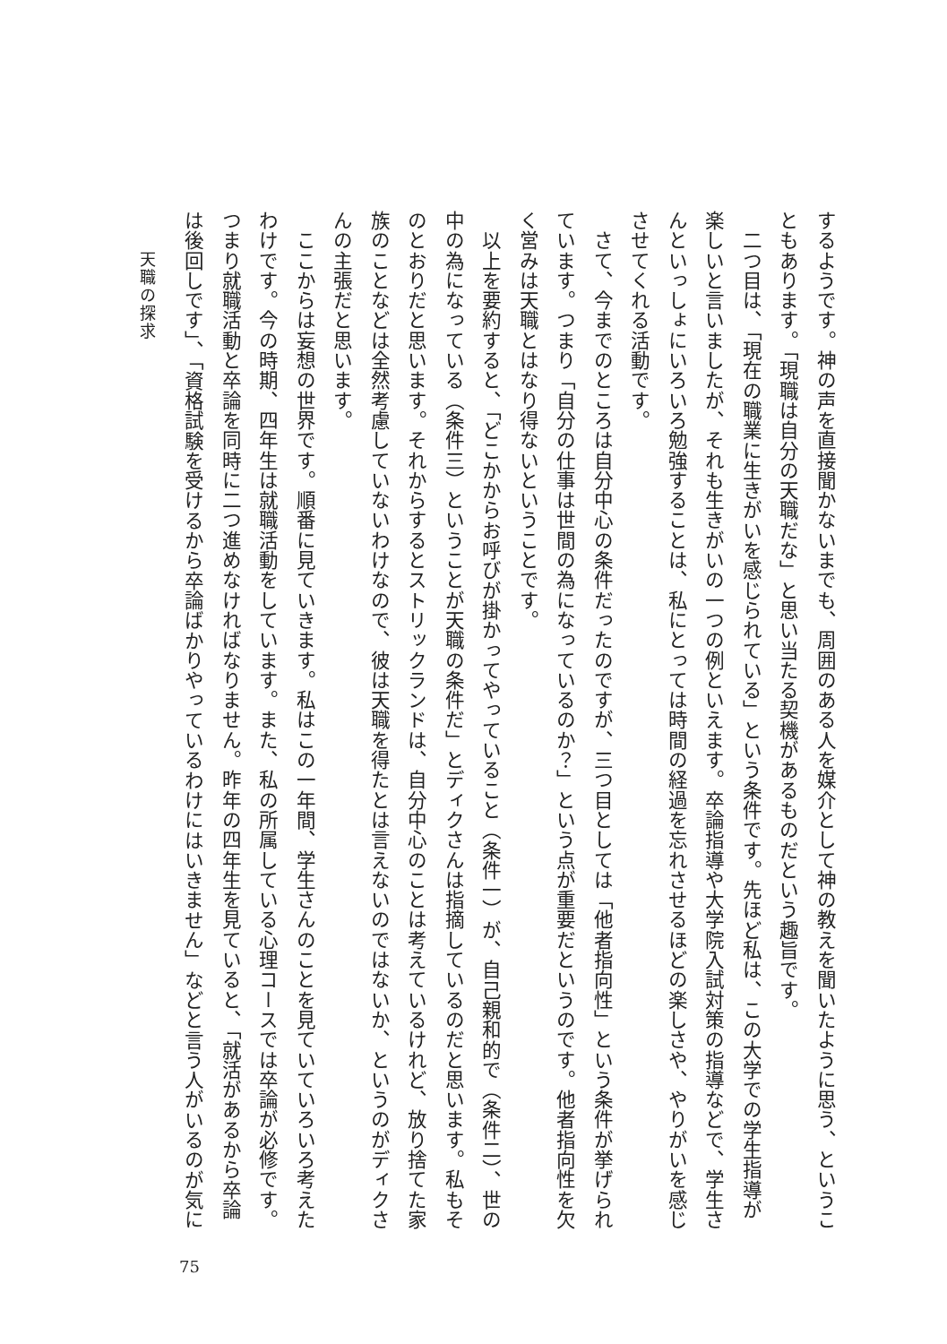天職の探求
するようです。神の声を直接聞かないまでも、周囲のある人を媒介として神の教えを聞いたように思う、というこ
ともあります。「現職は自分の天職だな」と思い当たる契機があるものだという趣旨です。
　二つ目は、「現在の職業に生きがいを感じられている」という条件です。先ほど私は、この大学での学生指導が
楽しいと言いましたが、それも生きがいの一つの例といえます。卒論指導や大学院入試対策の指導などで、学生さ
んといっしょにいろいろ勉強することは、私にとっては時間の経過を忘れさせるほどの楽しさや、やりがいを感じ
させてくれる活動です。
　さて、今までのところは自分中心の条件だったのですが、三つ目としては「他者指向性」という条件が挙げられ
ています。つまり「自分の仕事は世間の為になっているのか？」という点が重要だというのです。他者指向性を欠
く営みは天職とはなり得ないということです。
　以上を要約すると、「どこかからお呼びが掛かってやっていること（条件一）が、自己親和的で（条件二）、世の
中の為になっている（条件三）ということが天職の条件だ」とディクさんは指摘しているのだと思います。私もそ
のとおりだと思います。それからするとストリックランドは、自分中心のことは考えているけれど、放り捨てた家
族のことなどは全然考慮していないわけなので、彼は天職を得たとは言えないのではないか、というのがディクさ
んの主張だと思います。
　ここからは妄想の世界です。順番に見ていきます。私はこの一年間、学生さんのことを見ていていろいろ考えた
わけです。今の時期、四年生は就職活動をしています。また、私の所属している心理コースでは卒論が必修です。
つまり就職活動と卒論を同時に二つ進めなければなりません。昨年の四年生を見ていると、「就活があるから卒論
は後回しです」、「資格試験を受けるから卒論ばかりやっているわけにはいきません」などと言う人がいるのが気に
75